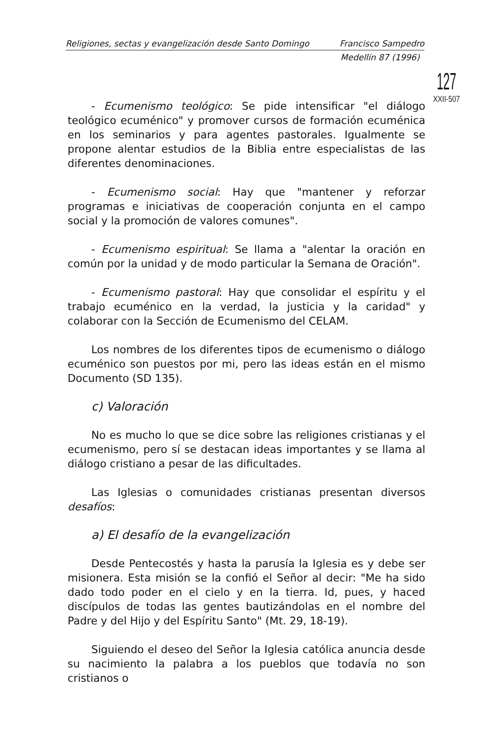Religiones, sectas y evangelización desde Santo Domingo Francisco Sampedro
Medellín 87 (1996)
127
XXII-507
- Ecumenismo teológico: Se pide intensificar "el diálogo teológico ecuménico" y promover cursos de formación ecuménica en los seminarios y para agentes pastorales. Igualmente se propone alentar estudios de la Biblia entre especialistas de las diferentes denominaciones.
- Ecumenismo social: Hay que "mantener y reforzar programas e iniciativas de cooperación conjunta en el campo social y la promoción de valores comunes".
- Ecumenismo espiritual: Se llama a "alentar la oración en común por la unidad y de modo particular la Semana de Oración".
- Ecumenismo pastoral: Hay que consolidar el espíritu y el trabajo ecuménico en la verdad, la justicia y la caridad" y colaborar con la Sección de Ecumenismo del CELAM.
Los nombres de los diferentes tipos de ecumenismo o diálogo ecuménico son puestos por mi, pero las ideas están en el mismo Documento (SD 135).
c) Valoración
No es mucho lo que se dice sobre las religiones cristianas y el ecumenismo, pero sí se destacan ideas importantes y se llama al diálogo cristiano a pesar de las dificultades.
Las Iglesias o comunidades cristianas presentan diversos desafíos:
a) El desafío de la evangelización
Desde Pentecostés y hasta la parusía la Iglesia es y debe ser misionera. Esta misión se la confió el Señor al decir: "Me ha sido dado todo poder en el cielo y en la tierra. Id, pues, y haced discípulos de todas las gentes bautizándolas en el nombre del Padre y del Hijo y del Espíritu Santo" (Mt. 29, 18-19).
Siguiendo el deseo del Señor la Iglesia católica anuncia desde su nacimiento la palabra a los pueblos que todavía no son cristianos o